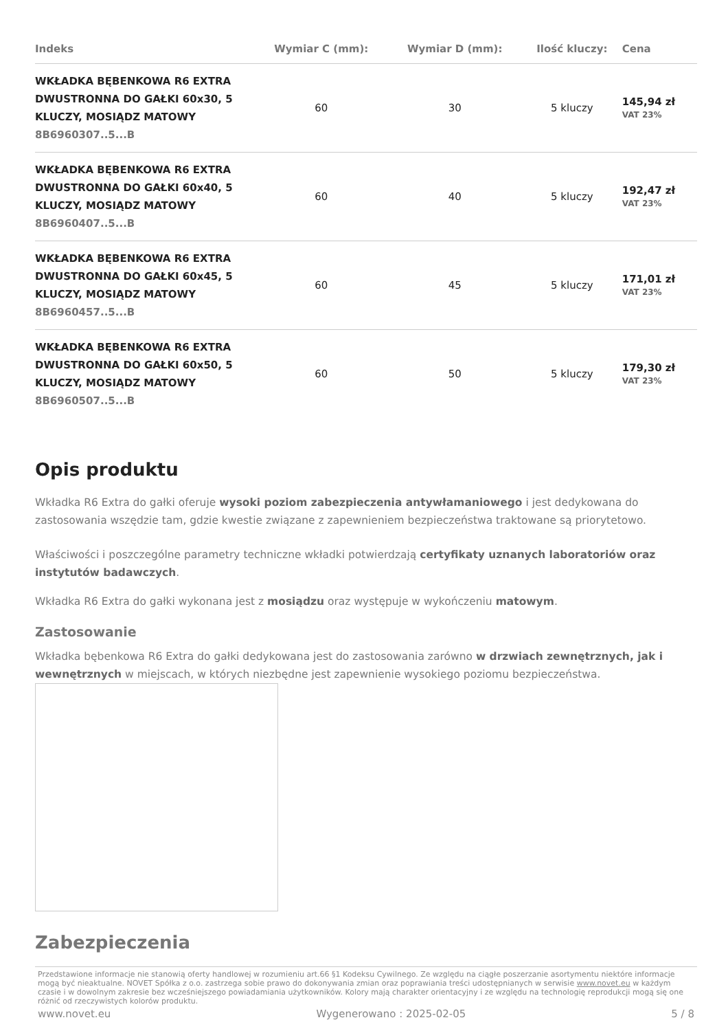| Indeks | Wymiar C (mm): | Wymiar D (mm): | Ilość kluczy: | Cena |
| --- | --- | --- | --- | --- |
| WKŁADKA BĘBENKOWA R6 EXTRA DWUSTRONNA DO GAŁKI 60x30, 5 KLUCZY, MOSIĄDZ MATOWY 8B6960307..5...B | 60 | 30 | 5 kluczy | 145,94 zł VAT 23% |
| WKŁADKA BĘBENKOWA R6 EXTRA DWUSTRONNA DO GAŁKI 60x40, 5 KLUCZY, MOSIĄDZ MATOWY 8B6960407..5...B | 60 | 40 | 5 kluczy | 192,47 zł VAT 23% |
| WKŁADKA BĘBENKOWA R6 EXTRA DWUSTRONNA DO GAŁKI 60x45, 5 KLUCZY, MOSIĄDZ MATOWY 8B6960457..5...B | 60 | 45 | 5 kluczy | 171,01 zł VAT 23% |
| WKŁADKA BĘBENKOWA R6 EXTRA DWUSTRONNA DO GAŁKI 60x50, 5 KLUCZY, MOSIĄDZ MATOWY 8B6960507..5...B | 60 | 50 | 5 kluczy | 179,30 zł VAT 23% |
Opis produktu
Wkładka R6 Extra do gałki oferuje wysoki poziom zabezpieczenia antywłamaniowego i jest dedykowana do zastosowania wszędzie tam, gdzie kwestie związane z zapewnieniem bezpieczeństwa traktowane są priorytetowo.
Właściwości i poszczególne parametry techniczne wkładki potwierdzają certyfikaty uznanych laboratoriów oraz instytutów badawczych.
Wkładka R6 Extra do gałki wykonana jest z mosiądzu oraz występuje w wykończeniu matowym.
Zastosowanie
Wkładka bębenkowa R6 Extra do gałki dedykowana jest do zastosowania zarówno w drzwiach zewnętrznych, jak i wewnętrznych w miejscach, w których niezbędne jest zapewnienie wysokiego poziomu bezpieczeństwa.
Zabezpieczenia
Przedstawione informacje nie stanowią oferty handlowej w rozumieniu art.66 §1 Kodeksu Cywilnego. Ze względu na ciągłe poszerzanie asortymentu niektóre informacje mogą być nieaktualne. NOVET Spółka z o.o. zastrzega sobie prawo do dokonywania zmian oraz poprawiania treści udostępnianych w serwisie www.novet.eu w każdym czasie i w dowolnym zakresie bez wcześniejszego powiadamiania użytkowników. Kolory mają charakter orientacyjny i ze względu na technologię reprodukcji mogą się one różnić od rzeczywistych kolorów produktu.
www.novet.eu Wygenerowano : 2025-02-05 5 / 8